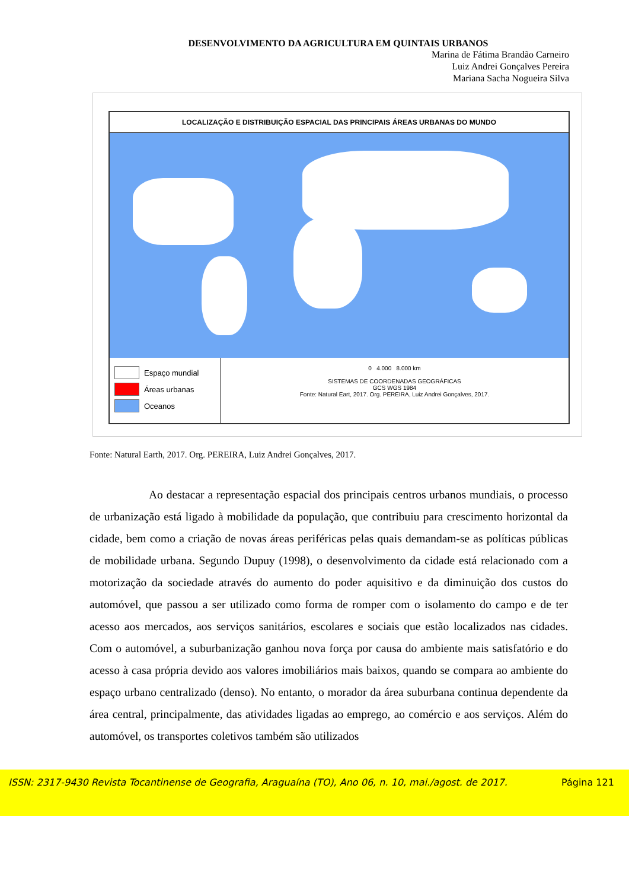DESENVOLVIMENTO DA AGRICULTURA EM QUINTAIS URBANOS
Marina de Fátima Brandão Carneiro
Luiz Andrei Gonçalves Pereira
Mariana Sacha Nogueira Silva
LOCALIZAÇÃO E DISTRIBUIÇÃO ESPACIAL DAS PRINCIPAIS ÁREAS URBANAS DO MUNDO
Espaço mundial
Áreas urbanas
Oceanos
0 4.000 8.000 km
SISTEMAS DE COORDENADAS GEOGRÁFICAS
GCS WGS 1984
Fonte: Natural Eart, 2017. Org. PEREIRA, Luiz Andrei Gonçalves, 2017.
Fonte: Natural Earth, 2017. Org. PEREIRA, Luiz Andrei Gonçalves, 2017.
Ao destacar a representação espacial dos principais centros urbanos mundiais, o processo de urbanização está ligado à mobilidade da população, que contribuiu para crescimento horizontal da cidade, bem como a criação de novas áreas periféricas pelas quais demandam-se as políticas públicas de mobilidade urbana. Segundo Dupuy (1998), o desenvolvimento da cidade está relacionado com a motorização da sociedade através do aumento do poder aquisitivo e da diminuição dos custos do automóvel, que passou a ser utilizado como forma de romper com o isolamento do campo e de ter acesso aos mercados, aos serviços sanitários, escolares e sociais que estão localizados nas cidades. Com o automóvel, a suburbanização ganhou nova força por causa do ambiente mais satisfatório e do acesso à casa própria devido aos valores imobiliários mais baixos, quando se compara ao ambiente do espaço urbano centralizado (denso). No entanto, o morador da área suburbana continua dependente da área central, principalmente, das atividades ligadas ao emprego, ao comércio e aos serviços. Além do automóvel, os transportes coletivos também são utilizados
ISSN: 2317-9430 Revista Tocantinense de Geografia, Araguaína (TO), Ano 06, n. 10, mai./agost. de 2017.
Página 121